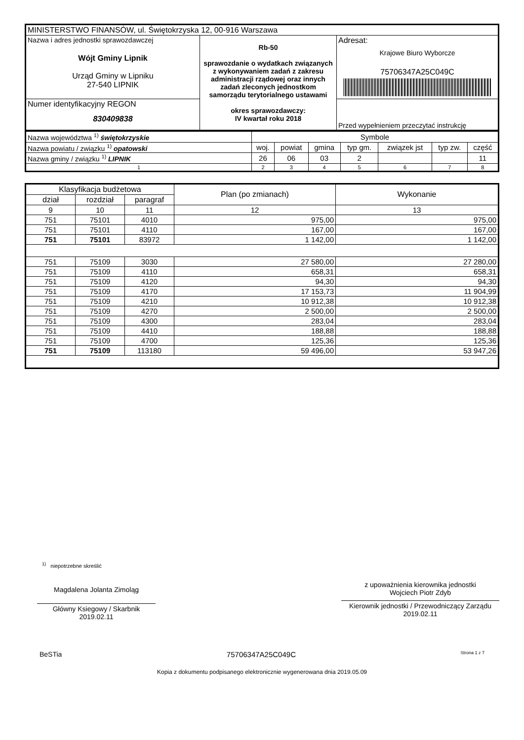| MINISTERSTWO FINANSÓW, ul. Świętokrzyska 12, 00-916 Warszawa | | |
| Nazwa i adres jednostki sprawozdawczej Wójt Gminy Lipnik Urząd Gminy w Lipniku 27-540 LIPNIK | Rb-50 sprawozdanie o wydatkach związanych z wykonywaniem zadań z zakresu administracji rządowej oraz innych zadań zleconych jednostkom samorządu terytorialnego ustawami okres sprawozdawczy: IV kwartał roku 2018 | Adresat: Krajowe Biuro Wyborcze 75706347A25C049C |
| Numer identyfikacyjny REGON 830409838 | | Przed wypełnieniem przeczytać instrukcję |
| Nazwa województwa <sup>1)</sup> świętokrzyskie | Symbole | | | | | | |
| Nazwa powiatu / związku <sup>1)</sup> opatowski | woj. | powiat | gmina | typ gm. | związek jst | typ zw. | część |
| Nazwa gminy / związku <sup>1)</sup> LIPNIK | 26 | 06 | 03 | 2 | | | 11 |
| 1 | 2 | 3 | 4 | 5 | 6 | 7 | 8 |
| Klasyfikacja budżetowa | | | Plan (po zmianach) | Wykonanie |
| --- | --- | --- | --- | --- |
| dział | rozdział | paragraf | | |
| 9 | 10 | 11 | 12 | 13 |
| 751 | 75101 | 4010 | 975,00 | 975,00 |
| 751 | 75101 | 4110 | 167,00 | 167,00 |
| 751 | 75101 | 83972 | 1 142,00 | 1 142,00 |
| 751 | 75109 | 3030 | 27 580,00 | 27 280,00 |
| 751 | 75109 | 4110 | 658,31 | 658,31 |
| 751 | 75109 | 4120 | 94,30 | 94,30 |
| 751 | 75109 | 4170 | 17 153,73 | 11 904,99 |
| 751 | 75109 | 4210 | 10 912,38 | 10 912,38 |
| 751 | 75109 | 4270 | 2 500,00 | 2 500,00 |
| 751 | 75109 | 4300 | 283,04 | 283,04 |
| 751 | 75109 | 4410 | 188,88 | 188,88 |
| 751 | 75109 | 4700 | 125,36 | 125,36 |
| 751 | 75109 | 113180 | 59 496,00 | 53 947,26 |
<sup>1)</sup> niepotrzebne skreślić
Magdalena Jolanta Zimoląg
Główny Ksiegowy / Skarbnik
2019.02.11
z upoważnienia kierownika jednostki
Wojciech Piotr Zdyb
Kierownik jednostki / Przewodniczący Zarządu
2019.02.11
BeSTia 75706347A25C049C Strona 1 z 7
Kopia z dokumentu podpisanego elektronicznie wygenerowana dnia 2019.05.09